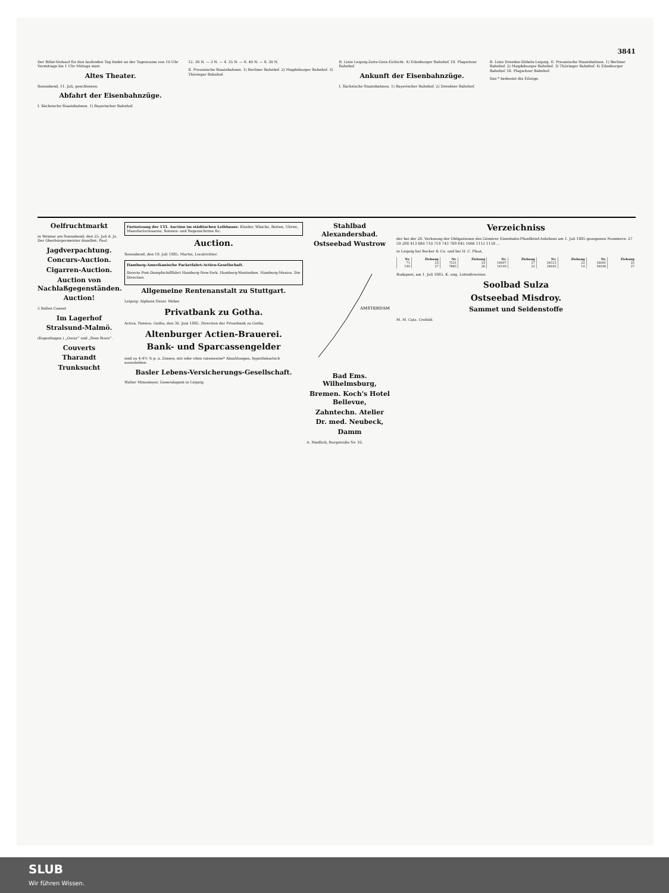3841
Der Billet-Verkauf für den laufenden Tag findet an der Tagescasse von 10 Uhr Vormittags bis 1 Uhr Mittags statt.
Altes Theater.
Sonnabend, 11. Juli, geschlossen.
Abfahrt der Eisenbahnzüge.
I. Sächsische Staatsbahnen. 1) Bayerischer Bahnhof.
12. 30 N. — 3 N. — 4. 35 N. — 6. 40 N. — 8. 30 N.
II. Preussische Staatsbahnen. 1) Berliner Bahnhof. 2) Magdeburger Bahnhof. 3) Thüringer Bahnhof.
B. Linie Leipzig-Zeitz-Gera-Eichicht. 4) Eilenburger Bahnhof. III. Plagwitzer Bahnhof.
Ankunft der Eisenbahnzüge.
I. Sächsische Staatsbahnen. 1) Bayerischer Bahnhof. 2) Dresdner Bahnhof.
B. Linie Dresden-Döbeln-Leipzig. II. Preussische Staatsbahnen. 1) Berliner Bahnhof. 2) Magdeburger Bahnhof. 3) Thüringer Bahnhof. 4) Eilenburger Bahnhof. III. Plagwitzer Bahnhof.
Das * bedeutet die Eilzüge.
Oelfruchtmarkt
in Weimar am Sonnabend, den 25. Juli d. Js. Der Oberbürgermeister daselbst. Paul.
Jagdverpachtung.
Concurs-Auction.
Cigarren-Auction.
Auction von Nachlaßgegenständen.
Auction!
5 Ballen Caneel
Im Lagerhof
Stralsund-Malmö.
(Kopenhagen.) „Oscar“ und „Sten Sture“.
Couverts
Tharandt
Trunksucht
Fortsetzung der 133. Auction im städtischen Leihhause. Kleider, Wäsche, Betten, Uhren, Manufacturwaaren, Sonnen- und Regenschirme &c.
Auction.
Sonnabend, den 18. Juli 1885. Martin, Localrichter.
Hamburg-Amerikanische Packetfahrt-Actien-Gesellschaft.
Directe Post-Dampfschifffahrt Hamburg-New-York. Hamburg-Westindien. Hamburg-Mexico. Die Direction.
Allgemeine Rentenanstalt zu Stuttgart.
Leipzig: Alphons Heinr. Weber
Privatbank zu Gotha.
Activa. Passiva. Gotha, den 30. Juni 1885. Direction der Privatbank zu Gotha.
Altenburger Actien-Brauerei.
Bank- und Sparcassengelder
sind zu 4-4½ % p. a. Zinsen, mit oder ohne ratenweise* Abzahlungen, hypothekarisch auszuleihen.
Basler Lebens-Versicherungs-Gesellschaft.
Walter Minameyer, Generalagent in Leipzig.
Stahlbad Alexandersbad.
Ostseebad Wustrow
AMSTERDAM
Bad Ems. Wilhelmsburg,
Bremen. Koch's Hotel Bellevue,
Zahntechn. Atelier
Dr. med. Neubeck,
Damm
A. Niedlich, Burgstraße Nr. 10.
Verzeichniss
der bei der 28. Verlosung der Obligationen des Gömörer Eisenbahn-Pfandbrief-Anlehens am 1. Juli 1885 gezogenen Nummern: 27 59 288 413 680 710 719 743 789 845 1066 1112 1158 …
in Leipzig bei Becker & Co. und bei H. C. Plaut,
| Nr. | Ziehung | Nr. | Ziehung | Nr. | Ziehung | Nr. | Ziehung | Nr. | Ziehung |
| --- | --- | --- | --- | --- | --- | --- | --- | --- | --- |
| 71 | 23 | 7521 | 23 | 14007 | 27 | 24515 | 22 | 33091 | 25 |
| 140 | 27 | 7885 | 26 | 14190 | 22 | 24645 | 14 | 34030 | 27 |
Budapest, am 1. Juli 1885. K. ung. Lottodirection.
Soolbad Sulza
Ostseebad Misdroy.
Sammet und Seidenstoffe
M. M. Catz. Crefeld.
SLUB
Wir führen Wissen.